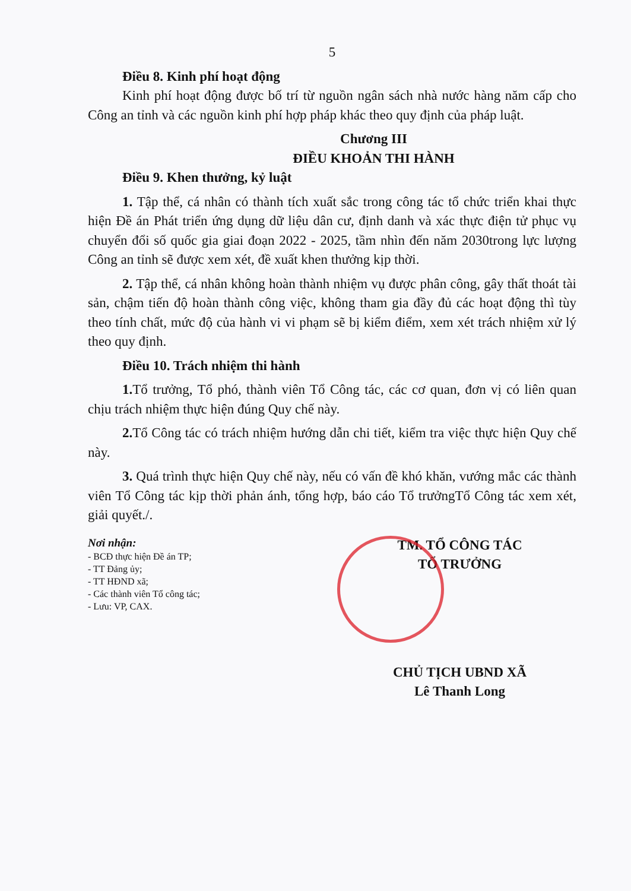5
Điều 8. Kinh phí hoạt động
Kinh phí hoạt động được bố trí từ nguồn ngân sách nhà nước hàng năm cấp cho Công an tỉnh và các nguồn kinh phí hợp pháp khác theo quy định của pháp luật.
Chương III
ĐIỀU KHOẢN THI HÀNH
Điều 9. Khen thưởng, kỷ luật
1. Tập thể, cá nhân có thành tích xuất sắc trong công tác tổ chức triển khai thực hiện Đề án Phát triển ứng dụng dữ liệu dân cư, định danh và xác thực điện tử phục vụ chuyển đổi số quốc gia giai đoạn 2022 - 2025, tầm nhìn đến năm 2030trong lực lượng Công an tỉnh sẽ được xem xét, đề xuất khen thưởng kịp thời.
2. Tập thể, cá nhân không hoàn thành nhiệm vụ được phân công, gây thất thoát tài sản, chậm tiến độ hoàn thành công việc, không tham gia đầy đủ các hoạt động thì tùy theo tính chất, mức độ của hành vi vi phạm sẽ bị kiểm điểm, xem xét trách nhiệm xử lý theo quy định.
Điều 10. Trách nhiệm thi hành
1. Tổ trưởng, Tổ phó, thành viên Tổ Công tác, các cơ quan, đơn vị có liên quan chịu trách nhiệm thực hiện đúng Quy chế này.
2. Tổ Công tác có trách nhiệm hướng dẫn chi tiết, kiểm tra việc thực hiện Quy chế này.
3. Quá trình thực hiện Quy chế này, nếu có vấn đề khó khăn, vướng mắc các thành viên Tổ Công tác kịp thời phản ánh, tổng hợp, báo cáo Tổ trưởngTổ Công tác xem xét, giải quyết./.
Nơi nhận:
- BCĐ thực hiện Đề án TP;
- TT Đảng ủy;
- TT HĐND xã;
- Các thành viên Tổ công tác;
- Lưu: VP, CAX.
TM. TỔ CÔNG TÁC
TỔ TRƯỞNG
CHỦ TỊCH UBND XÃ
Lê Thanh Long